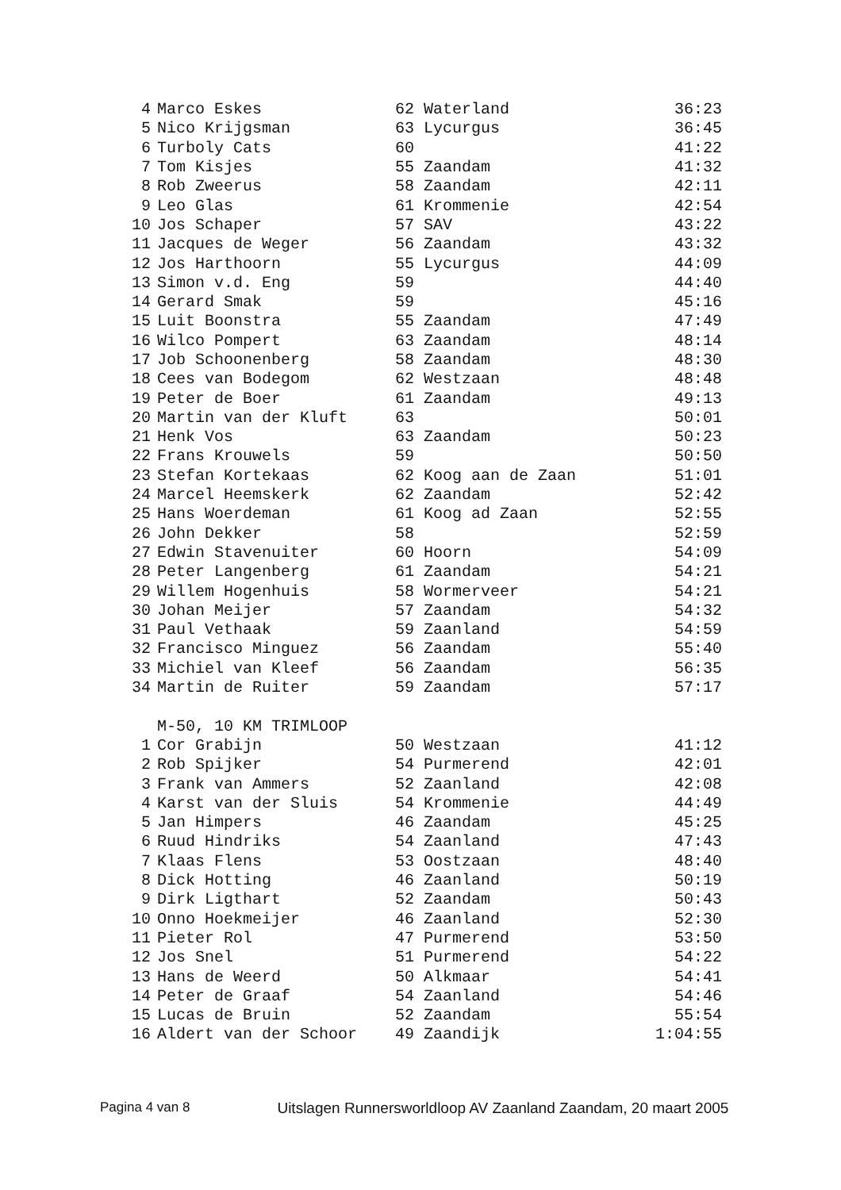| 4 | Marco Eskes | 62 | Waterland | 36:23 |
| 5 | Nico Krijgsman | 63 | Lycurgus | 36:45 |
| 6 | Turboly Cats | 60 | | 41:22 |
| 7 | Tom Kisjes | 55 | Zaandam | 41:32 |
| 8 | Rob Zweerus | 58 | Zaandam | 42:11 |
| 9 | Leo Glas | 61 | Krommenie | 42:54 |
| 10 | Jos Schaper | 57 | SAV | 43:22 |
| 11 | Jacques de Weger | 56 | Zaandam | 43:32 |
| 12 | Jos Harthoorn | 55 | Lycurgus | 44:09 |
| 13 | Simon v.d. Eng | 59 | | 44:40 |
| 14 | Gerard Smak | 59 | | 45:16 |
| 15 | Luit Boonstra | 55 | Zaandam | 47:49 |
| 16 | Wilco Pompert | 63 | Zaandam | 48:14 |
| 17 | Job Schoonenberg | 58 | Zaandam | 48:30 |
| 18 | Cees van Bodegom | 62 | Westzaan | 48:48 |
| 19 | Peter de Boer | 61 | Zaandam | 49:13 |
| 20 | Martin van der Kluft | 63 | | 50:01 |
| 21 | Henk Vos | 63 | Zaandam | 50:23 |
| 22 | Frans Krouwels | 59 | | 50:50 |
| 23 | Stefan Kortekaas | 62 | Koog aan de Zaan | 51:01 |
| 24 | Marcel Heemskerk | 62 | Zaandam | 52:42 |
| 25 | Hans Woerdeman | 61 | Koog ad Zaan | 52:55 |
| 26 | John Dekker | 58 | | 52:59 |
| 27 | Edwin Stavenuiter | 60 | Hoorn | 54:09 |
| 28 | Peter Langenberg | 61 | Zaandam | 54:21 |
| 29 | Willem Hogenhuis | 58 | Wormerveer | 54:21 |
| 30 | Johan Meijer | 57 | Zaandam | 54:32 |
| 31 | Paul Vethaak | 59 | Zaanland | 54:59 |
| 32 | Francisco Minguez | 56 | Zaandam | 55:40 |
| 33 | Michiel van Kleef | 56 | Zaandam | 56:35 |
| 34 | Martin de Ruiter | 59 | Zaandam | 57:17 |
| | M-50, 10 KM TRIMLOOP | | | |
| 1 | Cor Grabijn | 50 | Westzaan | 41:12 |
| 2 | Rob Spijker | 54 | Purmerend | 42:01 |
| 3 | Frank van Ammers | 52 | Zaanland | 42:08 |
| 4 | Karst van der Sluis | 54 | Krommenie | 44:49 |
| 5 | Jan Himpers | 46 | Zaandam | 45:25 |
| 6 | Ruud Hindriks | 54 | Zaanland | 47:43 |
| 7 | Klaas Flens | 53 | Oostzaan | 48:40 |
| 8 | Dick Hotting | 46 | Zaanland | 50:19 |
| 9 | Dirk Ligthart | 52 | Zaandam | 50:43 |
| 10 | Onno Hoekmeijer | 46 | Zaanland | 52:30 |
| 11 | Pieter Rol | 47 | Purmerend | 53:50 |
| 12 | Jos Snel | 51 | Purmerend | 54:22 |
| 13 | Hans de Weerd | 50 | Alkmaar | 54:41 |
| 14 | Peter de Graaf | 54 | Zaanland | 54:46 |
| 15 | Lucas de Bruin | 52 | Zaandam | 55:54 |
| 16 | Aldert van der Schoor | 49 | Zaandijk | 1:04:55 |
Pagina 4 van 8 Uitslagen Runnersworldloop AV Zaanland Zaandam, 20 maart 2005